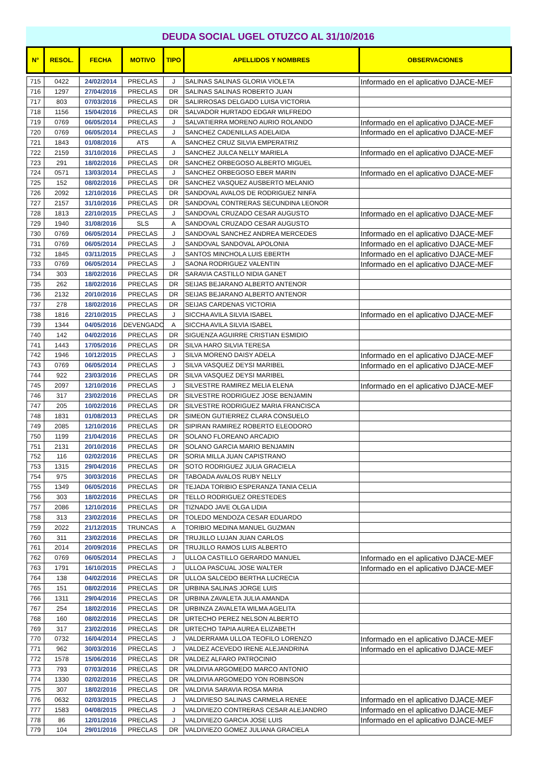DEUDA SOCIAL UGEL OTUZCO AL 31/10/2016
| N° | RESOL. | FECHA | MOTIVO | TIPO | APELLIDOS Y NOMBRES | OBSERVACIONES |
| --- | --- | --- | --- | --- | --- | --- |
| 715 | 0422 | 24/02/2014 | PRECLAS | J | SALINAS SALINAS GLORIA VIOLETA | Informado en el aplicativo DJACE-MEF |
| 716 | 1297 | 27/04/2016 | PRECLAS | DR | SALINAS SALINAS ROBERTO JUAN | |
| 717 | 803 | 07/03/2016 | PRECLAS | DR | SALIRROSAS DELGADO LUISA VICTORIA | |
| 718 | 1156 | 15/04/2016 | PRECLAS | DR | SALVADOR HURTADO EDGAR WILFREDO | |
| 719 | 0769 | 06/05/2014 | PRECLAS | J | SALVATIERRA MORENO AURIO ROLANDO | Informado en el aplicativo DJACE-MEF |
| 720 | 0769 | 06/05/2014 | PRECLAS | J | SANCHEZ CADENILLAS ADELAIDA | Informado en el aplicativo DJACE-MEF |
| 721 | 1843 | 01/08/2016 | ATS | A | SANCHEZ CRUZ SILVIA EMPERATRIZ | |
| 722 | 2159 | 31/10/2016 | PRECLAS | J | SANCHEZ JULCA NELLY MARIELA | Informado en el aplicativo DJACE-MEF |
| 723 | 291 | 18/02/2016 | PRECLAS | DR | SANCHEZ ORBEGOSO ALBERTO MIGUEL | |
| 724 | 0571 | 13/03/2014 | PRECLAS | J | SANCHEZ ORBEGOSO EBER MARIN | Informado en el aplicativo DJACE-MEF |
| 725 | 152 | 08/02/2016 | PRECLAS | DR | SANCHEZ VASQUEZ AUSBERTO MELANIO | |
| 726 | 2092 | 12/10/2016 | PRECLAS | DR | SANDOVAL AVALOS DE RODRIGUEZ NINFA | |
| 727 | 2157 | 31/10/2016 | PRECLAS | DR | SANDOVAL CONTRERAS SECUNDINA LEONOR | |
| 728 | 1813 | 22/10/2015 | PRECLAS | J | SANDOVAL CRUZADO CESAR AUGUSTO | Informado en el aplicativo DJACE-MEF |
| 729 | 1940 | 31/08/2016 | SLS | A | SANDOVAL CRUZADO CESAR AUGUSTO | |
| 730 | 0769 | 06/05/2014 | PRECLAS | J | SANDOVAL SANCHEZ ANDREA MERCEDES | Informado en el aplicativo DJACE-MEF |
| 731 | 0769 | 06/05/2014 | PRECLAS | J | SANDOVAL SANDOVAL APOLONIA | Informado en el aplicativo DJACE-MEF |
| 732 | 1845 | 03/11/2015 | PRECLAS | J | SANTOS MINCHOLA LUIS EBERTH | Informado en el aplicativo DJACE-MEF |
| 733 | 0769 | 06/05/2014 | PRECLAS | J | SAONA RODRIGUEZ VALENTIN | Informado en el aplicativo DJACE-MEF |
| 734 | 303 | 18/02/2016 | PRECLAS | DR | SARAVIA CASTILLO NIDIA GANET | |
| 735 | 262 | 18/02/2016 | PRECLAS | DR | SEIJAS BEJARANO ALBERTO ANTENOR | |
| 736 | 2132 | 20/10/2016 | PRECLAS | DR | SEIJAS BEJARANO ALBERTO ANTENOR | |
| 737 | 278 | 18/02/2016 | PRECLAS | DR | SEIJAS CARDENAS VICTORIA | |
| 738 | 1816 | 22/10/2015 | PRECLAS | J | SICCHA AVILA SILVIA ISABEL | Informado en el aplicativo DJACE-MEF |
| 739 | 1344 | 04/05/2016 | DEVENGADO | A | SICCHA AVILA SILVIA ISABEL | |
| 740 | 142 | 04/02/2016 | PRECLAS | DR | SIGUENZA AGUIRRE CRISTIAN ESMIDIO | |
| 741 | 1443 | 17/05/2016 | PRECLAS | DR | SILVA HARO SILVIA TERESA | |
| 742 | 1946 | 10/12/2015 | PRECLAS | J | SILVA MORENO DAISY ADELA | Informado en el aplicativo DJACE-MEF |
| 743 | 0769 | 06/05/2014 | PRECLAS | J | SILVA VASQUEZ DEYSI MARIBEL | Informado en el aplicativo DJACE-MEF |
| 744 | 922 | 23/03/2016 | PRECLAS | DR | SILVA VASQUEZ DEYSI MARIBEL | |
| 745 | 2097 | 12/10/2016 | PRECLAS | J | SILVESTRE RAMIREZ MELIA ELENA | Informado en el aplicativo DJACE-MEF |
| 746 | 317 | 23/02/2016 | PRECLAS | DR | SILVESTRE RODRIGUEZ JOSE BENJAMIN | |
| 747 | 205 | 10/02/2016 | PRECLAS | DR | SILVESTRE RODRIGUEZ MARIA FRANCISCA | |
| 748 | 1831 | 01/08/2013 | PRECLAS | DR | SIMEON GUTIERREZ CLARA CONSUELO | |
| 749 | 2085 | 12/10/2016 | PRECLAS | DR | SIPIRAN RAMIREZ ROBERTO ELEODORO | |
| 750 | 1199 | 21/04/2016 | PRECLAS | DR | SOLANO FLOREANO ARCADIO | |
| 751 | 2131 | 20/10/2016 | PRECLAS | DR | SOLANO GARCIA MARIO BENJAMIN | |
| 752 | 116 | 02/02/2016 | PRECLAS | DR | SORIA MILLA JUAN CAPISTRANO | |
| 753 | 1315 | 29/04/2016 | PRECLAS | DR | SOTO RODRIGUEZ JULIA GRACIELA | |
| 754 | 975 | 30/03/2016 | PRECLAS | DR | TABOADA AVALOS RUBY NELLY | |
| 755 | 1349 | 06/05/2016 | PRECLAS | DR | TEJADA TORIBIO ESPERANZA TANIA CELIA | |
| 756 | 303 | 18/02/2016 | PRECLAS | DR | TELLO RODRIGUEZ ORESTEDES | |
| 757 | 2086 | 12/10/2016 | PRECLAS | DR | TIZNADO JAVE OLGA LIDIA | |
| 758 | 313 | 23/02/2016 | PRECLAS | DR | TOLEDO MENDOZA CESAR EDUARDO | |
| 759 | 2022 | 21/12/2015 | TRUNCAS | A | TORIBIO MEDINA MANUEL GUZMAN | |
| 760 | 311 | 23/02/2016 | PRECLAS | DR | TRUJILLO LUJAN JUAN CARLOS | |
| 761 | 2014 | 20/09/2016 | PRECLAS | DR | TRUJILLO RAMOS LUIS ALBERTO | |
| 762 | 0769 | 06/05/2014 | PRECLAS | J | ULLOA CASTILLO GERARDO MANUEL | Informado en el aplicativo DJACE-MEF |
| 763 | 1791 | 16/10/2015 | PRECLAS | J | ULLOA PASCUAL JOSE WALTER | Informado en el aplicativo DJACE-MEF |
| 764 | 138 | 04/02/2016 | PRECLAS | DR | ULLOA SALCEDO BERTHA LUCRECIA | |
| 765 | 151 | 08/02/2016 | PRECLAS | DR | URBINA SALINAS JORGE LUIS | |
| 766 | 1311 | 29/04/2016 | PRECLAS | DR | URBINA ZAVALETA JULIA AMANDA | |
| 767 | 254 | 18/02/2016 | PRECLAS | DR | URBINZA ZAVALETA WILMA AGELITA | |
| 768 | 160 | 08/02/2016 | PRECLAS | DR | URTECHO PEREZ NELSON ALBERTO | |
| 769 | 317 | 23/02/2016 | PRECLAS | DR | URTECHO TAPIA AUREA ELIZABETH | |
| 770 | 0732 | 16/04/2014 | PRECLAS | J | VALDERRAMA ULLOA TEOFILO LORENZO | Informado en el aplicativo DJACE-MEF |
| 771 | 962 | 30/03/2016 | PRECLAS | J | VALDEZ ACEVEDO IRENE ALEJANDRINA | Informado en el aplicativo DJACE-MEF |
| 772 | 1578 | 15/06/2016 | PRECLAS | DR | VALDEZ ALFARO PATROCINIO | |
| 773 | 793 | 07/03/2016 | PRECLAS | DR | VALDIVIA ARGOMEDO MARCO ANTONIO | |
| 774 | 1330 | 02/02/2016 | PRECLAS | DR | VALDIVIA ARGOMEDO YON ROBINSON | |
| 775 | 307 | 18/02/2016 | PRECLAS | DR | VALDIVIA SARAVIA ROSA MARIA | |
| 776 | 0632 | 02/03/2015 | PRECLAS | J | VALDIVIESO SALINAS CARMELA RENEE | Informado en el aplicativo DJACE-MEF |
| 777 | 1583 | 04/08/2015 | PRECLAS | J | VALDIVIEZO CONTRERAS CESAR ALEJANDRO | Informado en el aplicativo DJACE-MEF |
| 778 | 86 | 12/01/2016 | PRECLAS | J | VALDIVIEZO GARCIA JOSE LUIS | Informado en el aplicativo DJACE-MEF |
| 779 | 104 | 29/01/2016 | PRECLAS | DR | VALDIVIEZO GOMEZ JULIANA GRACIELA | |